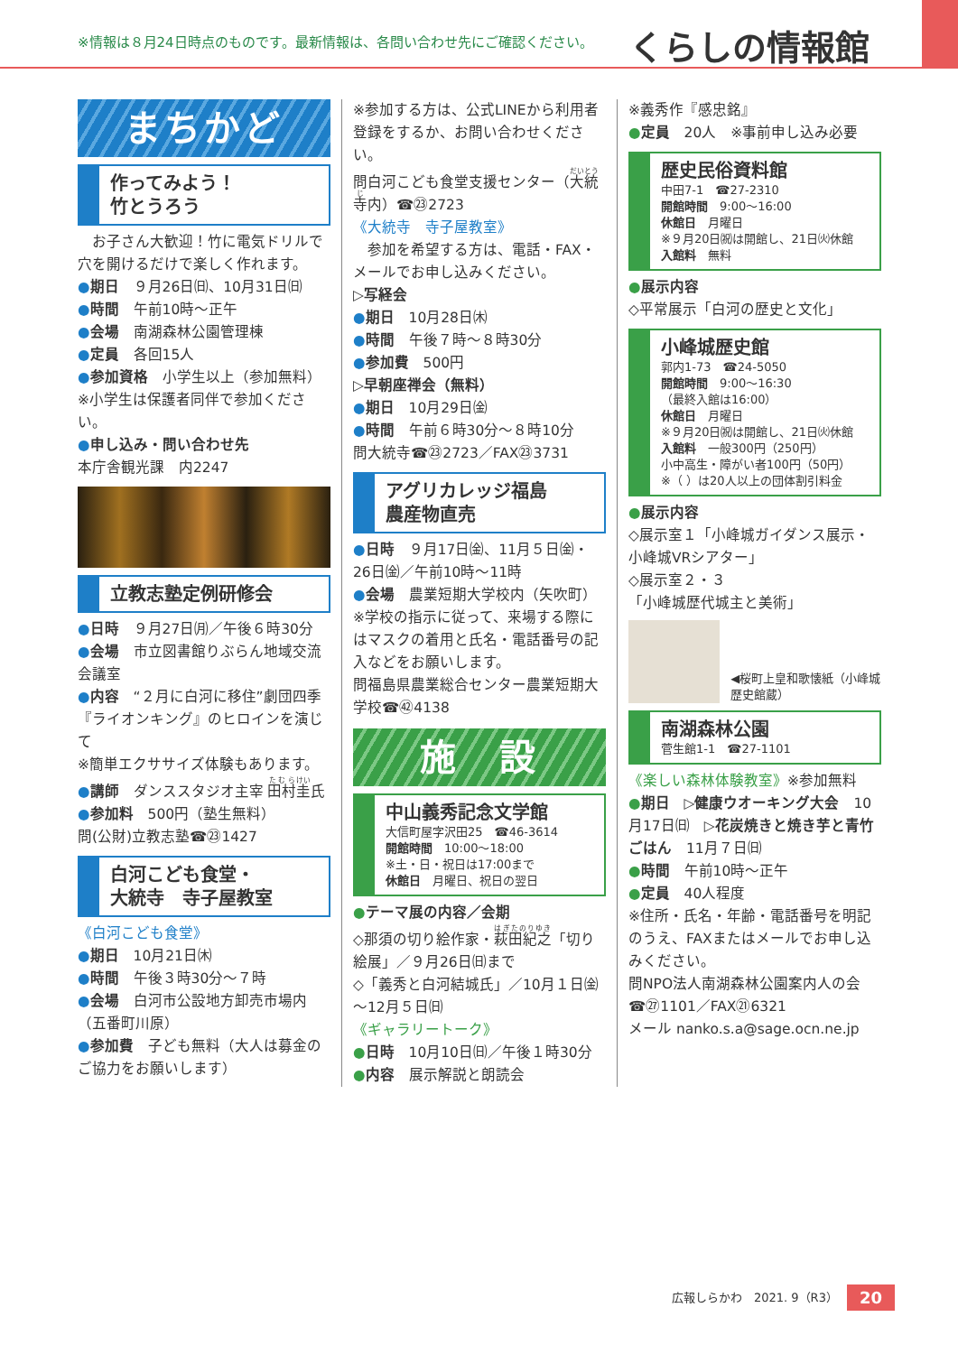※情報は８月24日時点のものです。最新情報は、各問い合わせ先にご確認ください。
くらしの情報館
まちかど
作ってみよう！
竹とうろう
　お子さん大歓迎！竹に電気ドリルで穴を開けるだけで楽しく作れます。
●期日　９月26日㈰、10月31日㈰
●時間　午前10時～正午
●会場　南湖森林公園管理棟
●定員　各回15人
●参加資格　小学生以上（参加無料）
※小学生は保護者同伴で参加ください。
●申し込み・問い合わせ先
本庁舎観光課　内2247
立教志塾定例研修会
●日時　９月27日㈪／午後６時30分
●会場　市立図書館りぶらん地域交流会議室
●内容　“２月に白河に移住”劇団四季『ライオンキング』のヒロインを演じて
※簡単エクササイズ体験もあります。
●講師　ダンススタジオ主宰 田村圭氏
●参加料　500円（塾生無料）
問(公財)立教志塾☎㉓1427
白河こども食堂・
大統寺　寺子屋教室
《白河こども食堂》
●期日　10月21日㈭
●時間　午後３時30分～７時
●会場　白河市公設地方卸売市場内（五番町川原）
●参加費　子ども無料（大人は募金のご協力をお願いします）
※参加する方は、公式LINEから利用者登録をするか、お問い合わせください。
問白河こども食堂支援センター（大統寺内）☎㉓2723
《大統寺　寺子屋教室》
　参加を希望する方は、電話・FAX・メールでお申し込みください。
▷写経会
●期日　10月28日㈭
●時間　午後７時～８時30分
●参加費　500円
▷早朝座禅会（無料）
●期日　10月29日㈮
●時間　午前６時30分～８時10分
問大統寺☎㉓2723／FAX㉓3731
アグリカレッジ福島
農産物直売
●日時　９月17日㈮、11月５日㈮・26日㈮／午前10時～11時
●会場　農業短期大学校内（矢吹町）
※学校の指示に従って、来場する際にはマスクの着用と氏名・電話番号の記入などをお願いします。
問福島県農業総合センター農業短期大学校☎㊷4138
施　設
中山義秀記念文学館
大信町屋字沢田25　☎46-3614
開館時間　10:00～18:00
※土・日・祝日は17:00まで
休館日　月曜日、祝日の翌日
●テーマ展の内容／会期
◇那須の切り絵作家・萩田紀之「切り絵展」／９月26日㈰まで
◇「義秀と白河結城氏」／10月１日㈮～12月５日㈰
《ギャラリートーク》
●日時　10月10日㈰／午後１時30分
●内容　展示解説と朗読会
※義秀作『感忠銘』
●定員　20人　※事前申し込み必要
歴史民俗資料館
中田7-1　☎27-2310
開館時間　9:00～16:00
休館日　月曜日
※９月20日㈷は開館し、21日㈫休館
入館料　無料
●展示内容
◇平常展示「白河の歴史と文化」
小峰城歴史館
郭内1-73　☎24-5050
開館時間　9:00～16:30
（最終入館は16:00）
休館日　月曜日
※９月20日㈷は開館し、21日㈫休館
入館料　一般300円（250円）
小中高生・障がい者100円（50円）
※（ ）は20人以上の団体割引料金
●展示内容
◇展示室１「小峰城ガイダンス展示・小峰城VRシアター」
◇展示室２・３
「小峰城歴代城主と美術」
◀桜町上皇和歌懐紙（小峰城歴史館蔵）
南湖森林公園
菅生館1-1　☎27-1101
《楽しい森林体験教室》※参加無料
●期日　▷健康ウオーキング大会　10月17日㈰　▷花炭焼きと焼き芋と青竹ごはん　11月７日㈰
●時間　午前10時～正午
●定員　40人程度
※住所・氏名・年齢・電話番号を明記のうえ、FAXまたはメールでお申し込みください。
問NPO法人南湖森林公園案内人の会
☎㉗1101／FAX㉑6321
メール nanko.s.a@sage.ocn.ne.jp
広報しらかわ　2021. 9（R3） 20